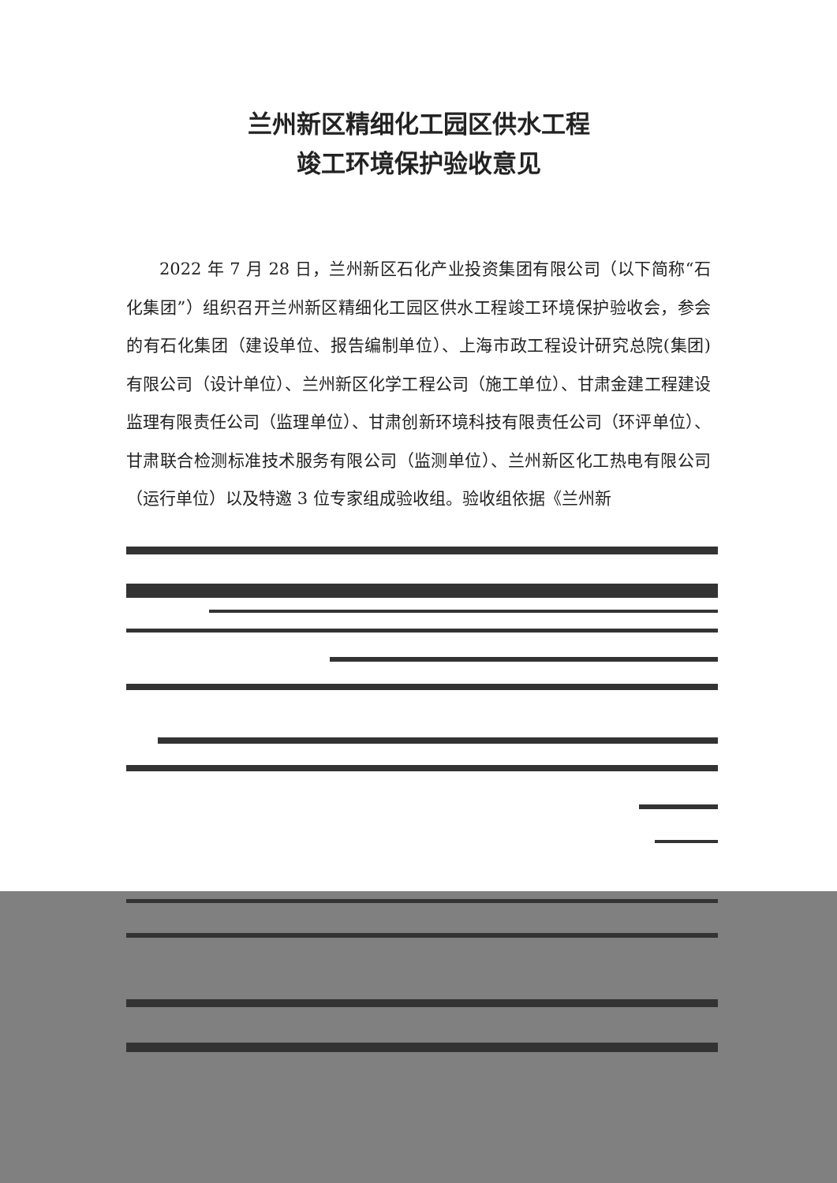兰州新区精细化工园区供水工程
竣工环境保护验收意见
2022 年 7 月 28 日，兰州新区石化产业投资集团有限公司（以下简称“石化集团”）组织召开兰州新区精细化工园区供水工程竣工环境保护验收会，参会的有石化集团（建设单位、报告编制单位）、上海市政工程设计研究总院(集团)有限公司（设计单位）、兰州新区化学工程公司（施工单位）、甘肃金建工程建设监理有限责任公司（监理单位）、甘肃创新环境科技有限责任公司（环评单位）、甘肃联合检测标准技术服务有限公司（监测单位）、兰州新区化工热电有限公司（运行单位）以及特邀 3 位专家组成验收组。验收组依据《兰州新